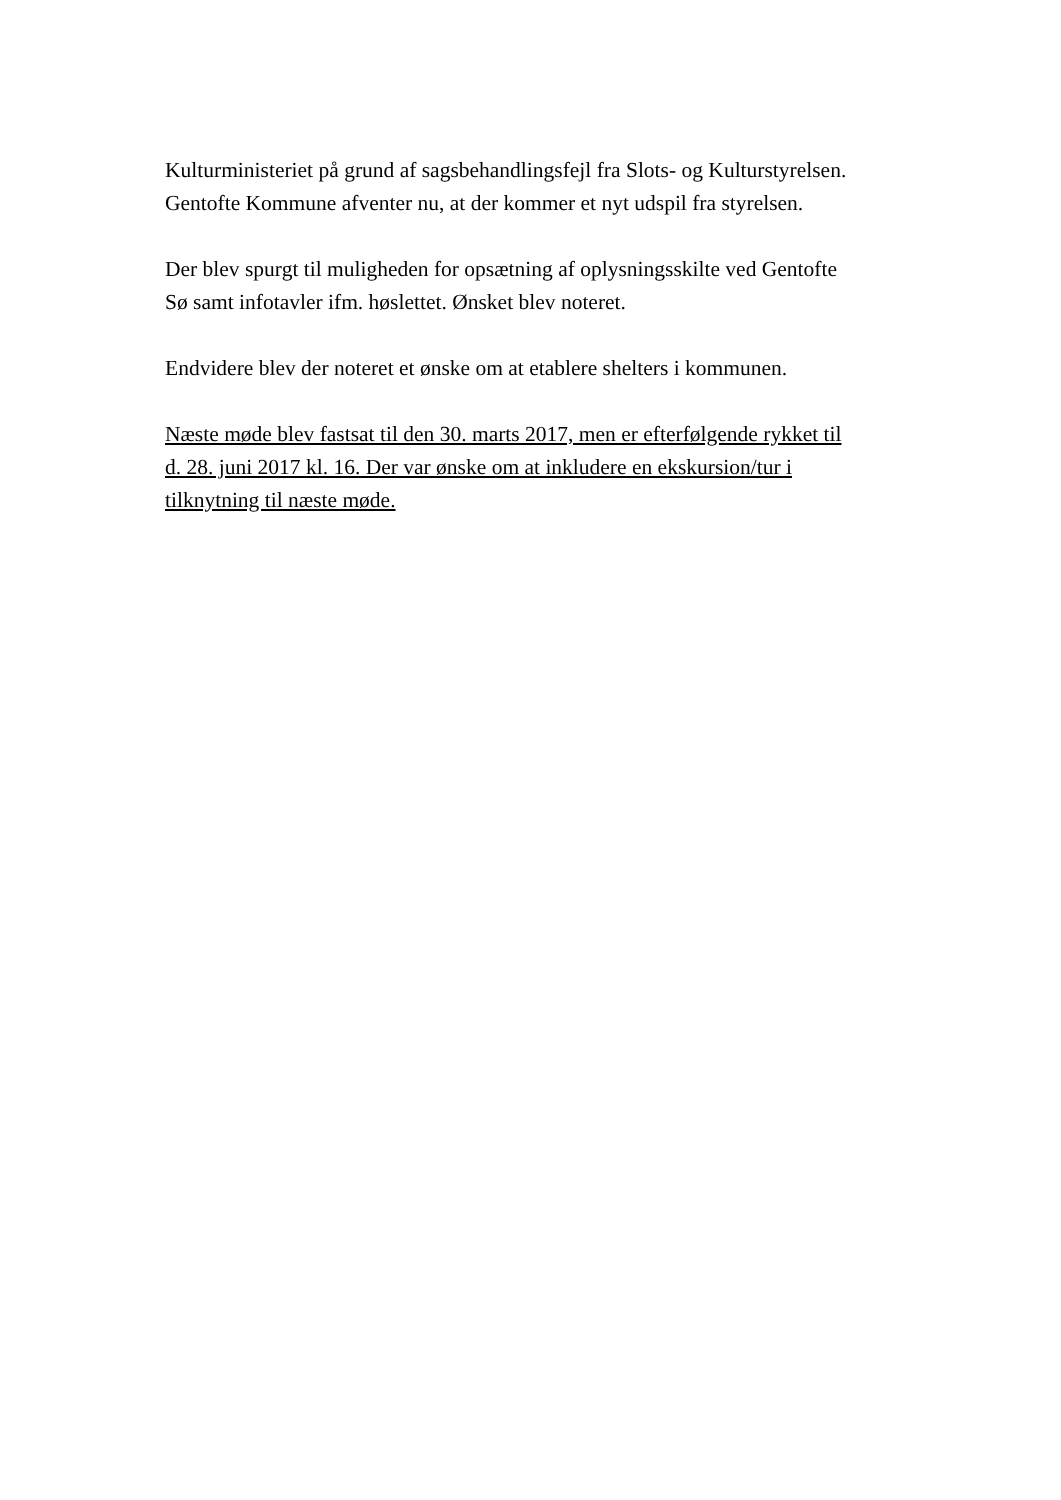Kulturministeriet på grund af sagsbehandlingsfejl fra Slots- og Kulturstyrelsen.
Gentofte Kommune afventer nu, at der kommer et nyt udspil fra styrelsen.
Der blev spurgt til muligheden for opsætning af oplysningsskilte ved Gentofte
Sø samt infotavler ifm. høslettet. Ønsket blev noteret.
Endvidere blev der noteret et ønske om at etablere shelters i kommunen.
Næste møde blev fastsat til den 30. marts 2017, men er efterfølgende rykket til
d. 28. juni 2017 kl. 16. Der var ønske om at inkludere en ekskursion/tur i
tilknytning til næste møde.